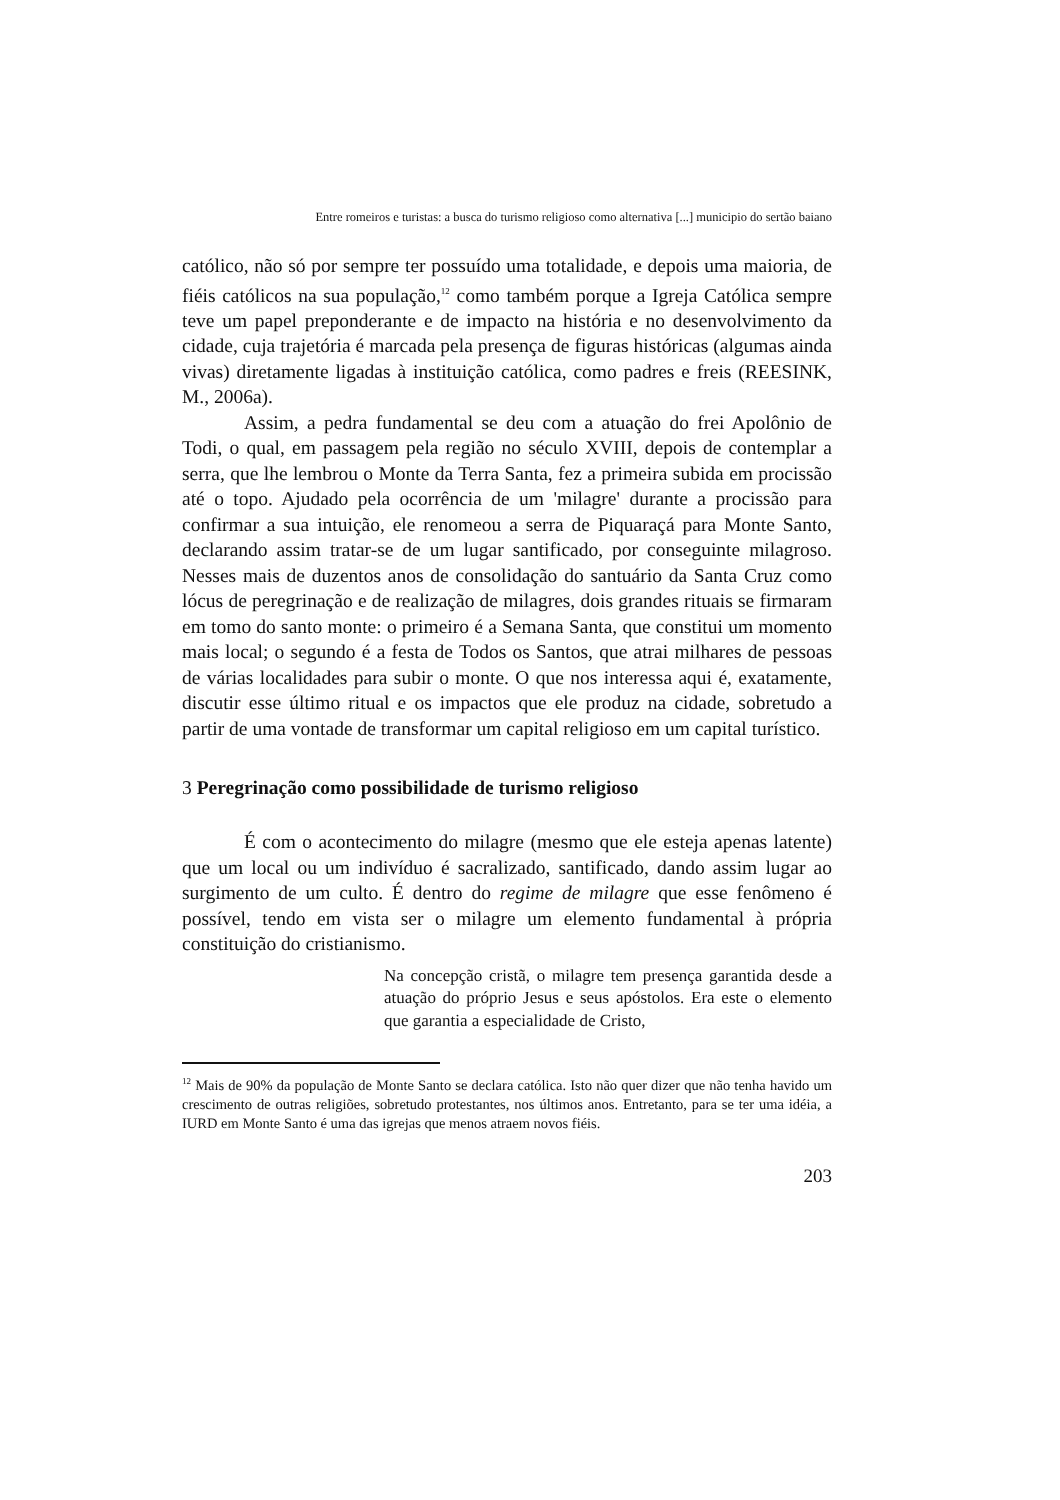Entre romeiros e turistas: a busca do turismo religioso como alternativa [...] municipio do sertão baiano
católico, não só por sempre ter possuído uma totalidade, e depois uma maioria, de fiéis católicos na sua população,<sup>12</sup> como também porque a Igreja Católica sempre teve um papel preponderante e de impacto na história e no desenvolvimento da cidade, cuja trajetória é marcada pela presença de figuras históricas (algumas ainda vivas) diretamente ligadas à instituição católica, como padres e freis (REESINK, M., 2006a).
Assim, a pedra fundamental se deu com a atuação do frei Apolônio de Todi, o qual, em passagem pela região no século XVIII, depois de contemplar a serra, que lhe lembrou o Monte da Terra Santa, fez a primeira subida em procissão até o topo. Ajudado pela ocorrência de um 'milagre' durante a procissão para confirmar a sua intuição, ele renomeou a serra de Piquaraçá para Monte Santo, declarando assim tratar-se de um lugar santificado, por conseguinte milagroso. Nesses mais de duzentos anos de consolidação do santuário da Santa Cruz como lócus de peregrinação e de realização de milagres, dois grandes rituais se firmaram em tomo do santo monte: o primeiro é a Semana Santa, que constitui um momento mais local; o segundo é a festa de Todos os Santos, que atrai milhares de pessoas de várias localidades para subir o monte. O que nos interessa aqui é, exatamente, discutir esse último ritual e os impactos que ele produz na cidade, sobretudo a partir de uma vontade de transformar um capital religioso em um capital turístico.
3 Peregrinação como possibilidade de turismo religioso
É com o acontecimento do milagre (mesmo que ele esteja apenas latente) que um local ou um indivíduo é sacralizado, santificado, dando assim lugar ao surgimento de um culto. É dentro do regime de milagre que esse fenômeno é possível, tendo em vista ser o milagre um elemento fundamental à própria constituição do cristianismo.
Na concepção cristã, o milagre tem presença garantida desde a atuação do próprio Jesus e seus apóstolos. Era este o elemento que garantia a especialidade de Cristo,
<sup>12</sup> Mais de 90% da população de Monte Santo se declara católica. Isto não quer dizer que não tenha havido um crescimento de outras religiões, sobretudo protestantes, nos últimos anos. Entretanto, para se ter uma idéia, a IURD em Monte Santo é uma das igrejas que menos atraem novos fiéis.
203